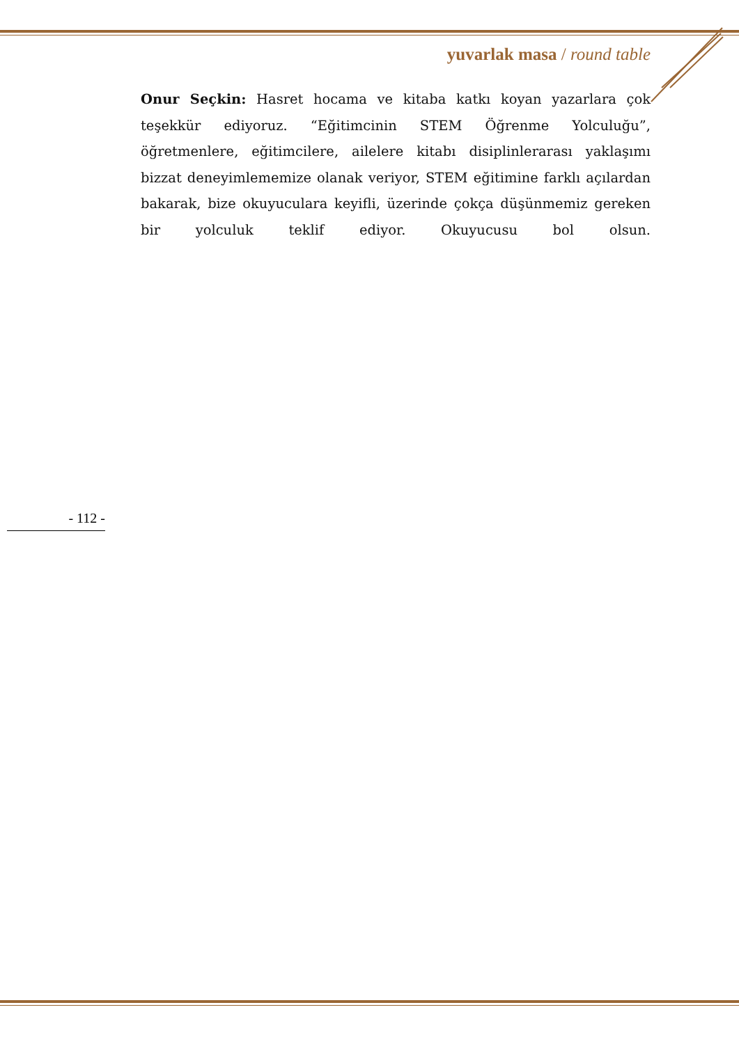yuvarlak masa / round table
Onur Seçkin: Hasret hocama ve kitaba katkı koyan yazarlara çok teşekkür ediyoruz. “Eğitimcinin STEM Öğrenme Yolculuğu”, öğretmenlere, eğitimcilere, ailelere kitabı disiplinlerarası yaklaşımı bizzat deneyimlememize olanak veriyor, STEM eğitimine farklı açılardan bakarak, bize okuyuculara keyifli, üzerinde çokça düşünmemiz gereken bir yolculuk teklif ediyor. Okuyucusu bol olsun.
- 112 -